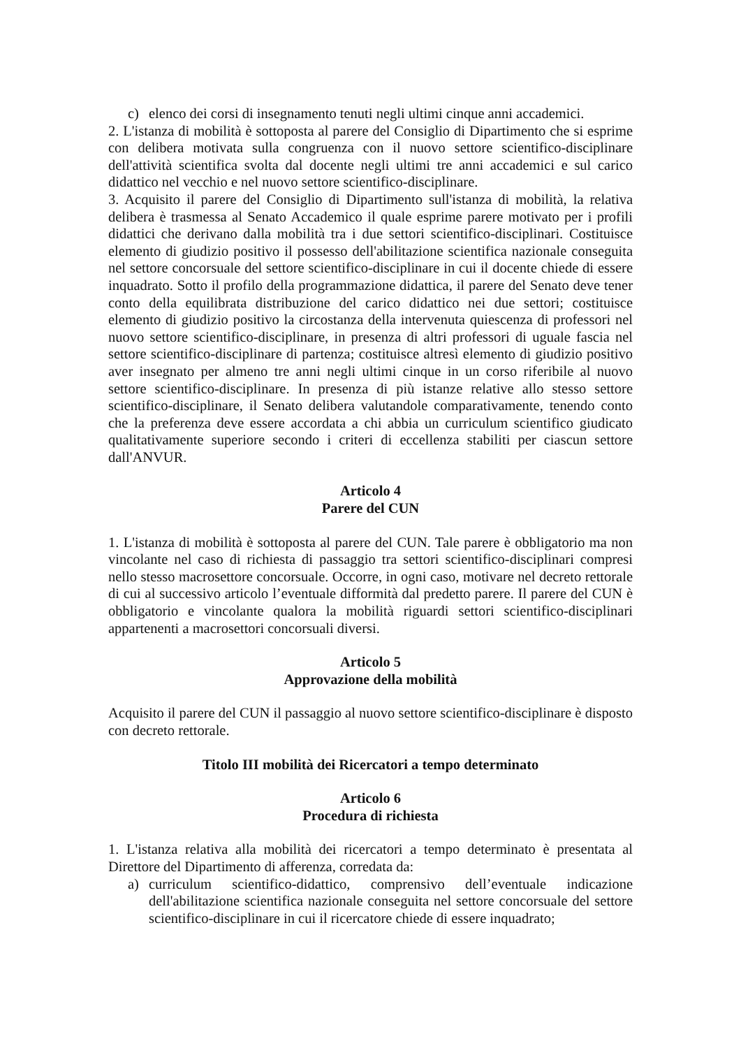c) elenco dei corsi di insegnamento tenuti negli ultimi cinque anni accademici.
2. L'istanza di mobilità è sottoposta al parere del Consiglio di Dipartimento che si esprime con delibera motivata sulla congruenza con il nuovo settore scientifico-disciplinare dell'attività scientifica svolta dal docente negli ultimi tre anni accademici e sul carico didattico nel vecchio e nel nuovo settore scientifico-disciplinare.
3. Acquisito il parere del Consiglio di Dipartimento sull'istanza di mobilità, la relativa delibera è trasmessa al Senato Accademico il quale esprime parere motivato per i profili didattici che derivano dalla mobilità tra i due settori scientifico-disciplinari. Costituisce elemento di giudizio positivo il possesso dell'abilitazione scientifica nazionale conseguita nel settore concorsuale del settore scientifico-disciplinare in cui il docente chiede di essere inquadrato. Sotto il profilo della programmazione didattica, il parere del Senato deve tener conto della equilibrata distribuzione del carico didattico nei due settori; costituisce elemento di giudizio positivo la circostanza della intervenuta quiescenza di professori nel nuovo settore scientifico-disciplinare, in presenza di altri professori di uguale fascia nel settore scientifico-disciplinare di partenza; costituisce altresì elemento di giudizio positivo aver insegnato per almeno tre anni negli ultimi cinque in un corso riferibile al nuovo settore scientifico-disciplinare. In presenza di più istanze relative allo stesso settore scientifico-disciplinare, il Senato delibera valutandole comparativamente, tenendo conto che la preferenza deve essere accordata a chi abbia un curriculum scientifico giudicato qualitativamente superiore secondo i criteri di eccellenza stabiliti per ciascun settore dall'ANVUR.
Articolo 4
Parere del CUN
1. L'istanza di mobilità è sottoposta al parere del CUN. Tale parere è obbligatorio ma non vincolante nel caso di richiesta di passaggio tra settori scientifico-disciplinari compresi nello stesso macrosettore concorsuale. Occorre, in ogni caso, motivare nel decreto rettorale di cui al successivo articolo l’eventuale difformità dal predetto parere. Il parere del CUN è obbligatorio e vincolante qualora la mobilità riguardi settori scientifico-disciplinari appartenenti a macrosettori concorsuali diversi.
Articolo 5
Approvazione della mobilità
Acquisito il parere del CUN il passaggio al nuovo settore scientifico-disciplinare è disposto con decreto rettorale.
Titolo III mobilità dei Ricercatori a tempo determinato
Articolo 6
Procedura di richiesta
1. L'istanza relativa alla mobilità dei ricercatori a tempo determinato è presentata al Direttore del Dipartimento di afferenza, corredata da:
a) curriculum scientifico-didattico, comprensivo dell’eventuale indicazione dell'abilitazione scientifica nazionale conseguita nel settore concorsuale del settore scientifico-disciplinare in cui il ricercatore chiede di essere inquadrato;